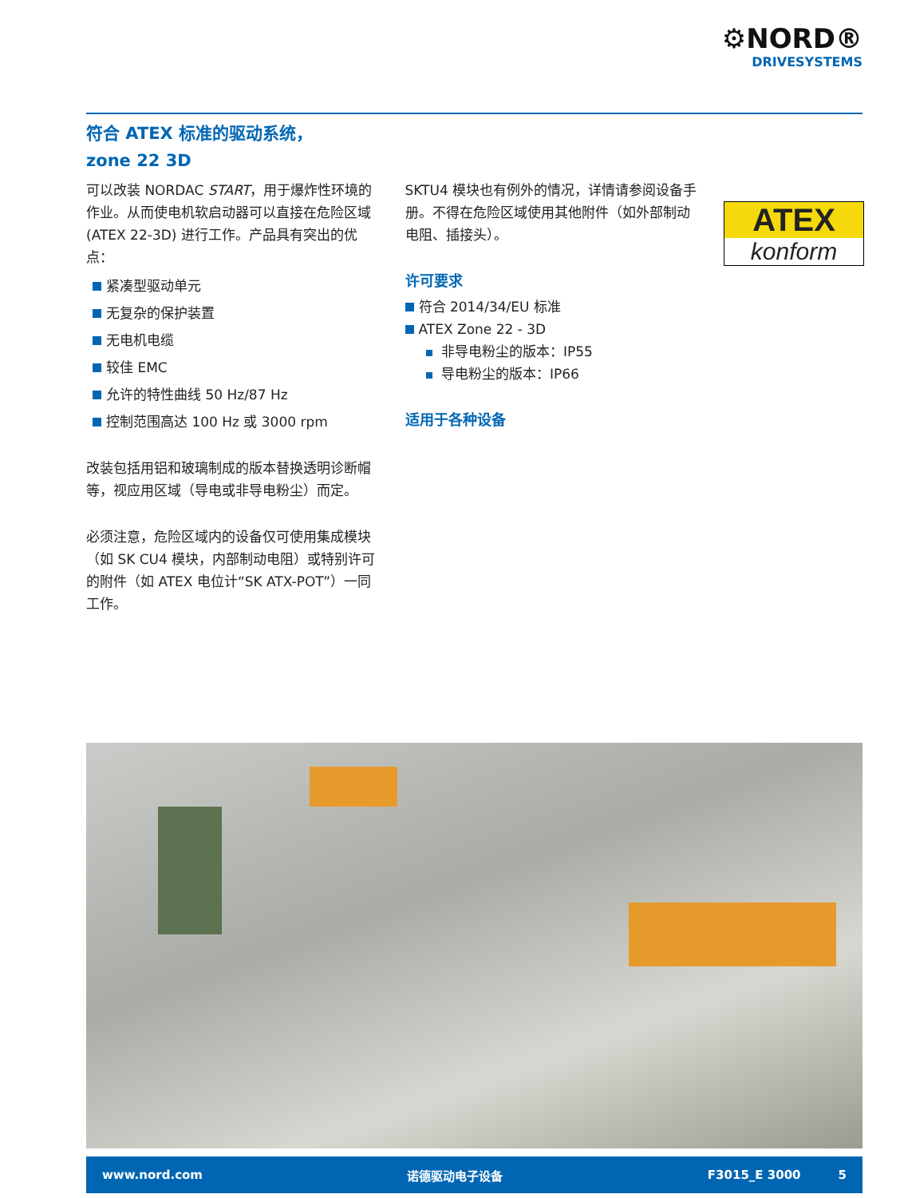⚙NORD®
DRIVESYSTEMS
符合 ATEX 标准的驱动系统，
zone 22 3D
可以改装 NORDAC START，用于爆炸性环境的作业。从而使电机软启动器可以直接在危险区域 (ATEX 22-3D) 进行工作。产品具有突出的优点：
紧凑型驱动单元
无复杂的保护装置
无电机电缆
较佳 EMC
允许的特性曲线 50 Hz/87 Hz
控制范围高达 100 Hz 或 3000 rpm
改装包括用铝和玻璃制成的版本替换透明诊断帽等，视应用区域（导电或非导电粉尘）而定。
必须注意，危险区域内的设备仅可使用集成模块（如 SK CU4 模块，内部制动电阻）或特别许可的附件（如 ATEX 电位计“SK ATX-POT”）一同工作。
SKTU4 模块也有例外的情况，详情请参阅设备手册。不得在危险区域使用其他附件（如外部制动电阻、插接头）。
许可要求
符合 2014/34/EU 标准
ATEX Zone 22 - 3D
非导电粉尘的版本：IP55
导电粉尘的版本：IP66
适用于各种设备
ATEX
konform
www.nord.com 诺德驱动电子设备 F3015_E 3000 5